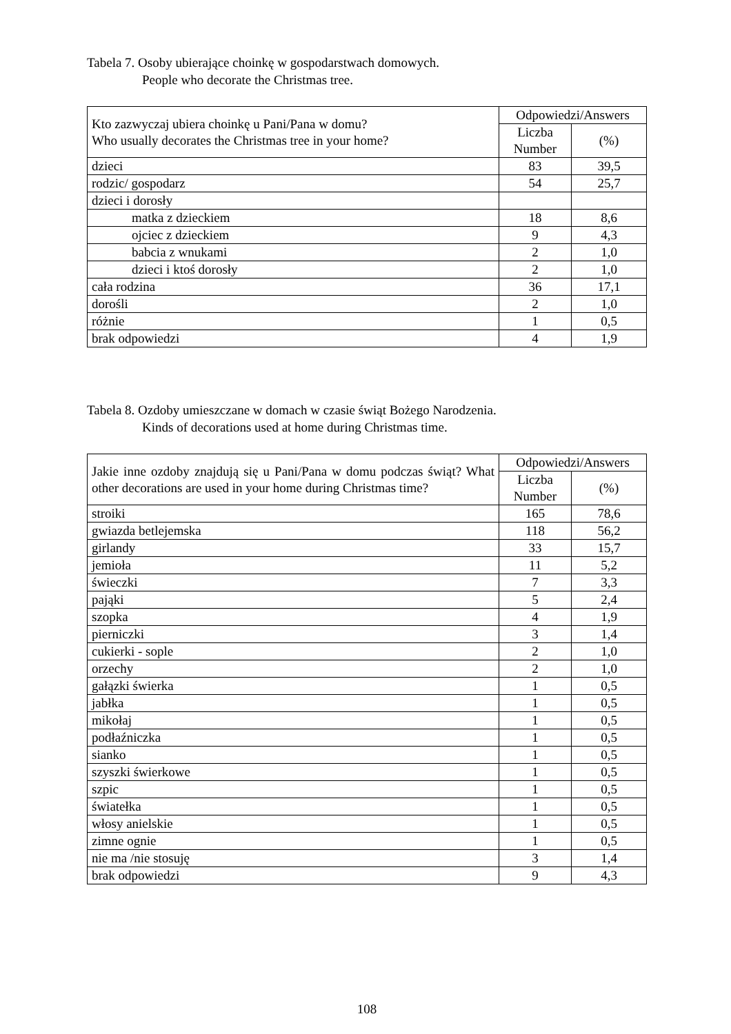Tabela 7. Osoby ubierające choinkę w gospodarstwach domowych.
People who decorate the Christmas tree.
| Kto zazwyczaj ubiera choinkę u Pani/Pana w domu? Who usually decorates the Christmas tree in your home? | Odpowiedzi/Answers | |
| --- | --- | --- |
| | Liczba Number | (%) |
| dzieci | 83 | 39,5 |
| rodzic/ gospodarz | 54 | 25,7 |
| dzieci i dorosły | | |
| matka z dzieckiem | 18 | 8,6 |
| ojciec z dzieckiem | 9 | 4,3 |
| babcia z wnukami | 2 | 1,0 |
| dzieci i ktoś dorosły | 2 | 1,0 |
| cała rodzina | 36 | 17,1 |
| dorośli | 2 | 1,0 |
| różnie | 1 | 0,5 |
| brak odpowiedzi | 4 | 1,9 |
Tabela 8. Ozdoby umieszczane w domach w czasie świąt Bożego Narodzenia.
Kinds of decorations used at home during Christmas time.
| Jakie inne ozdoby znajdują się u Pani/Pana w domu podczas świąt? What other decorations are used in your home during Christmas time? | Odpowiedzi/Answers | |
| --- | --- | --- |
| | Liczba Number | (%) |
| stroiki | 165 | 78,6 |
| gwiazda betlejemska | 118 | 56,2 |
| girlandy | 33 | 15,7 |
| jemioła | 11 | 5,2 |
| świeczki | 7 | 3,3 |
| pająki | 5 | 2,4 |
| szopka | 4 | 1,9 |
| pierniczki | 3 | 1,4 |
| cukierki - sople | 2 | 1,0 |
| orzechy | 2 | 1,0 |
| gałązki świerka | 1 | 0,5 |
| jabłka | 1 | 0,5 |
| mikołaj | 1 | 0,5 |
| podłaźniczka | 1 | 0,5 |
| sianko | 1 | 0,5 |
| szyszki świerkowe | 1 | 0,5 |
| szpic | 1 | 0,5 |
| światełka | 1 | 0,5 |
| włosy anielskie | 1 | 0,5 |
| zimne ognie | 1 | 0,5 |
| nie ma /nie stosuję | 3 | 1,4 |
| brak odpowiedzi | 9 | 4,3 |
108